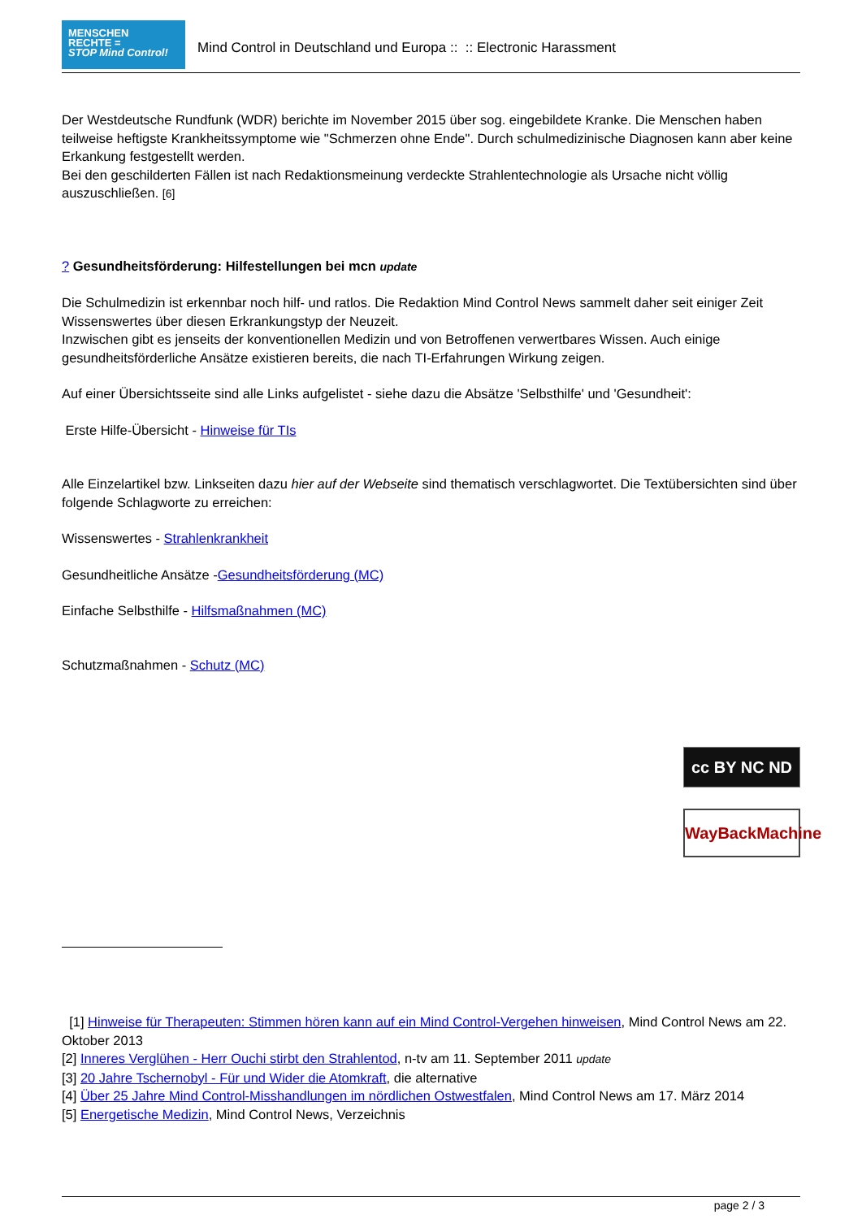MENSCHEN
RECHTE =
STOP Mind Control!
Mind Control in Deutschland und Europa :: :: Electronic Harassment
Der Westdeutsche Rundfunk (WDR) berichte im November 2015 über sog. eingebildete Kranke. Die Menschen haben teilweise heftigste Krankheitssymptome wie "Schmerzen ohne Ende". Durch schulmedizinische Diagnosen kann aber keine Erkankung festgestellt werden.
Bei den geschilderten Fällen ist nach Redaktionsmeinung verdeckte Strahlentechnologie als Ursache nicht völlig auszuschließen. [6]
? Gesundheitsförderung: Hilfestellungen bei mcn update
Die Schulmedizin ist erkennbar noch hilf- und ratlos. Die Redaktion Mind Control News sammelt daher seit einiger Zeit Wissenswertes über diesen Erkrankungstyp der Neuzeit.
Inzwischen gibt es jenseits der konventionellen Medizin und von Betroffenen verwertbares Wissen. Auch einige gesundheitsförderliche Ansätze existieren bereits, die nach TI-Erfahrungen Wirkung zeigen.
Auf einer Übersichtsseite sind alle Links aufgelistet - siehe dazu die Absätze 'Selbsthilfe' und 'Gesundheit':
Erste Hilfe-Übersicht - Hinweise für TIs
Alle Einzelartikel bzw. Linkseiten dazu hier auf der Webseite sind thematisch verschlagwortet. Die Textübersichten sind über folgende Schlagworte zu erreichen:
Wissenswertes - Strahlenkrankheit
Gesundheitliche Ansätze -Gesundheitsförderung (MC)
Einfache Selbsthilfe - Hilfsmaßnahmen (MC)
Schutzmaßnahmen - Schutz (MC)
cc BY NC ND
WayBackMachine
[1] Hinweise für Therapeuten: Stimmen hören kann auf ein Mind Control-Vergehen hinweisen, Mind Control News am 22. Oktober 2013
[2] Inneres Verglühen - Herr Ouchi stirbt den Strahlentod, n-tv am 11. September 2011 update
[3] 20 Jahre Tschernobyl - Für und Wider die Atomkraft, die alternative
[4] Über 25 Jahre Mind Control-Misshandlungen im nördlichen Ostwestfalen, Mind Control News am 17. März 2014
[5] Energetische Medizin, Mind Control News, Verzeichnis
page 2 / 3